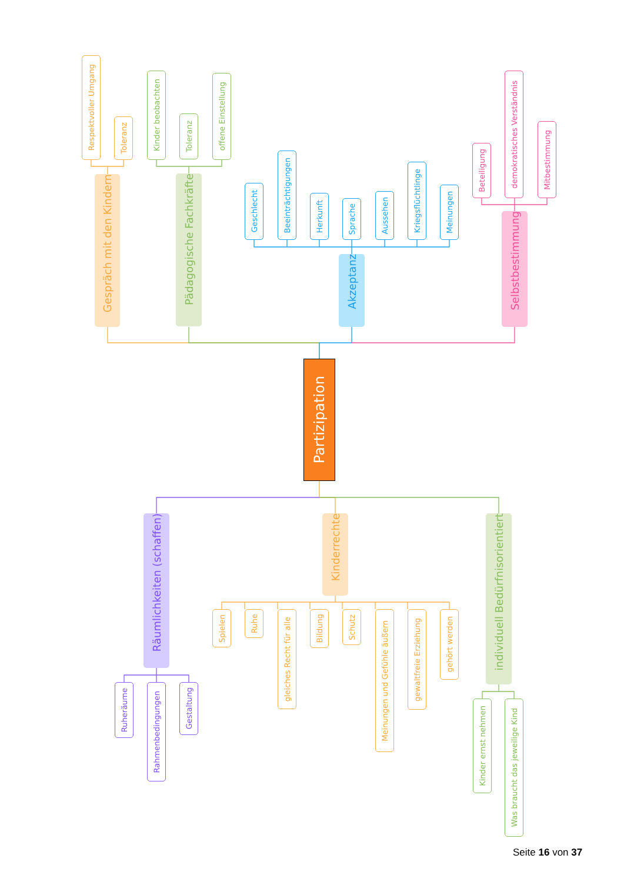Partizipation
Gespräch mit den Kindern
Respektvoller Umgang
Toleranz
Pädagogische Fachkräfte
Kinder beobachten
Toleranz
offene Einstellung
Akzeptanz
Geschlecht
Beeinträchtigungen
Herkunft
Sprache
Aussehen
Kriegsflüchtlinge
Meinungen
Selbstbestimmung
Beteiligung
demokratisches Verständnis
Mitbestimmung
Räumlichkeiten (schaffen)
Ruheräume
Rahmenbedingungen
Gestaltung
Kinderrechte
Spielen
Ruhe
gleiches Recht für alle
Bildung
Schutz
Meinungen und Gefühle äußern
gewaltfreie Erziehung
gehört werden
individuell Bedürfnisorientiert
Kinder ernst nehmen
Was braucht das jeweilige Kind
Seite 16 von 37